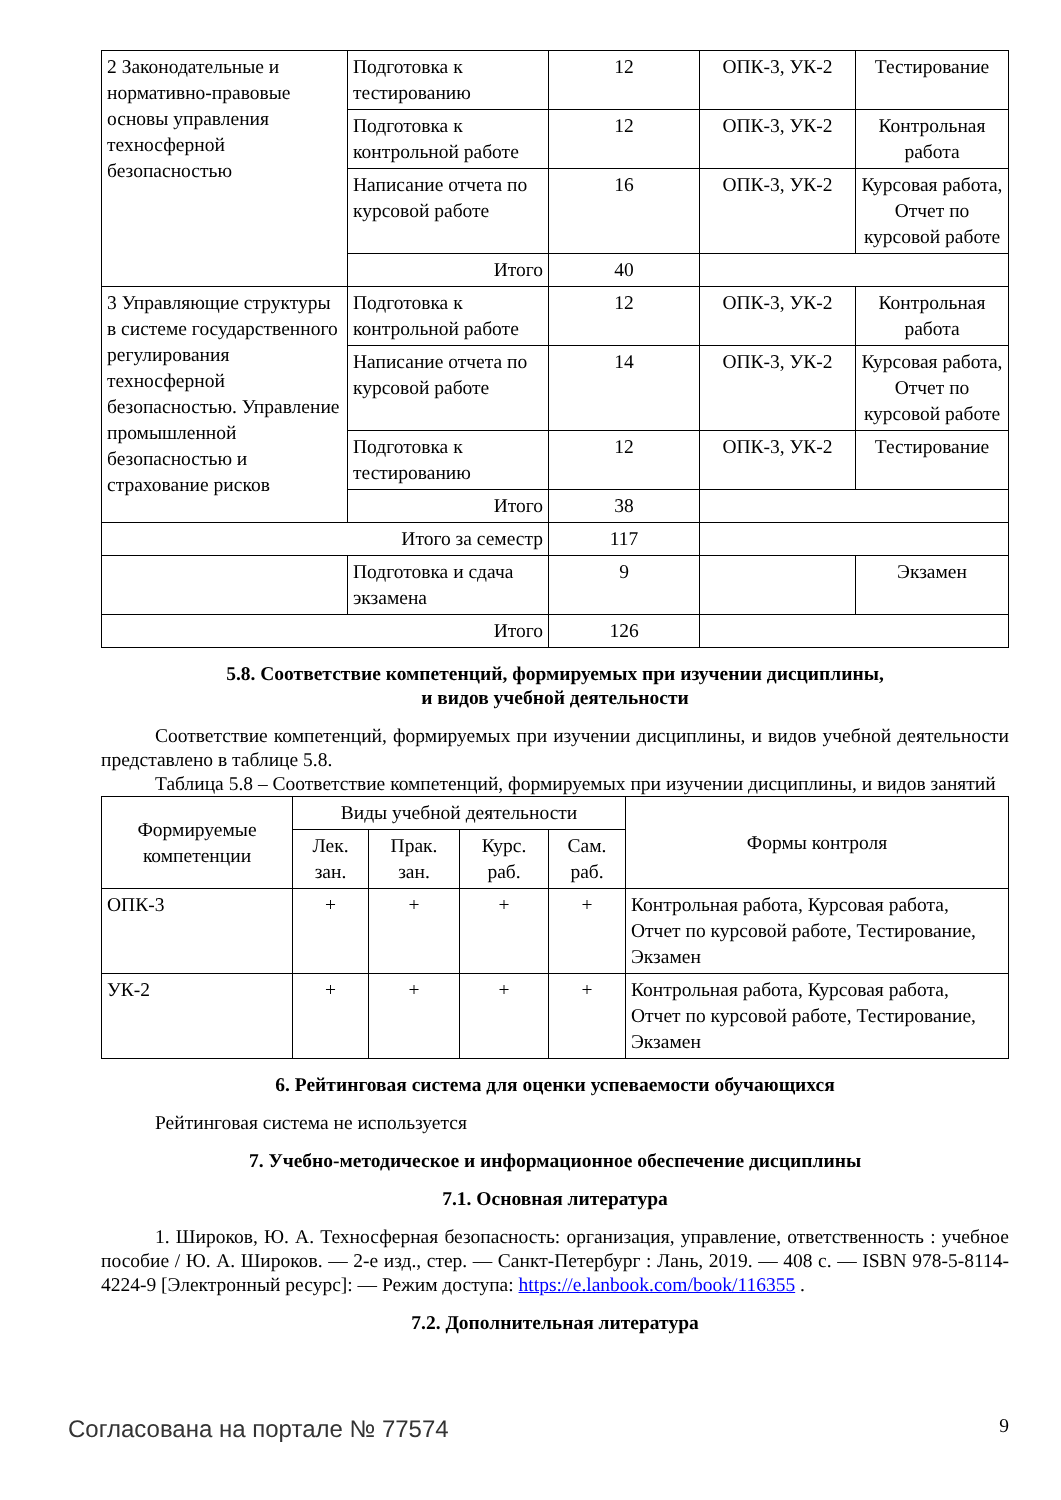| 2 Законодательные и нормативно-правовые основы управления техносферной безопасностью | Подготовка к тестированию | 12 | ОПК-3, УК-2 | Тестирование |
| | Подготовка к контрольной работе | 12 | ОПК-3, УК-2 | Контрольная работа |
| | Написание отчета по курсовой работе | 16 | ОПК-3, УК-2 | Курсовая работа, Отчет по курсовой работе |
| | Итого | 40 | | |
| 3 Управляющие структуры в системе государственного регулирования техносферной безопасностью. Управление промышленной безопасностью и страхование рисков | Подготовка к контрольной работе | 12 | ОПК-3, УК-2 | Контрольная работа |
| | Написание отчета по курсовой работе | 14 | ОПК-3, УК-2 | Курсовая работа, Отчет по курсовой работе |
| | Подготовка к тестированию | 12 | ОПК-3, УК-2 | Тестирование |
| | Итого | 38 | | |
| Итого за семестр | | 117 | | |
| | Подготовка и сдача экзамена | 9 | | Экзамен |
| Итого | | 126 | | |
5.8. Соответствие компетенций, формируемых при изучении дисциплины,
и видов учебной деятельности
Соответствие компетенций, формируемых при изучении дисциплины, и видов учебной деятельности представлено в таблице 5.8.
Таблица 5.8 – Соответствие компетенций, формируемых при изучении дисциплины, и видов занятий
| Формируемые компетенции | Виды учебной деятельности | | | | Формы контроля |
| --- | --- | --- | --- | --- | --- |
| | Лек. зан. | Прак. зан. | Курс. раб. | Сам. раб. | |
| ОПК-3 | + | + | + | + | Контрольная работа, Курсовая работа, Отчет по курсовой работе, Тестирование, Экзамен |
| УК-2 | + | + | + | + | Контрольная работа, Курсовая работа, Отчет по курсовой работе, Тестирование, Экзамен |
6. Рейтинговая система для оценки успеваемости обучающихся
Рейтинговая система не используется
7. Учебно-методическое и информационное обеспечение дисциплины
7.1. Основная литература
1. Широков, Ю. А. Техносферная безопасность: организация, управление, ответственность : учебное пособие / Ю. А. Широков. — 2-е изд., стер. — Санкт-Петербург : Лань, 2019. — 408 с. — ISBN 978-5-8114-4224-9 [Электронный ресурс]: — Режим доступа: https://e.lanbook.com/book/116355 .
7.2. Дополнительная литература
Согласована на портале № 77574 9